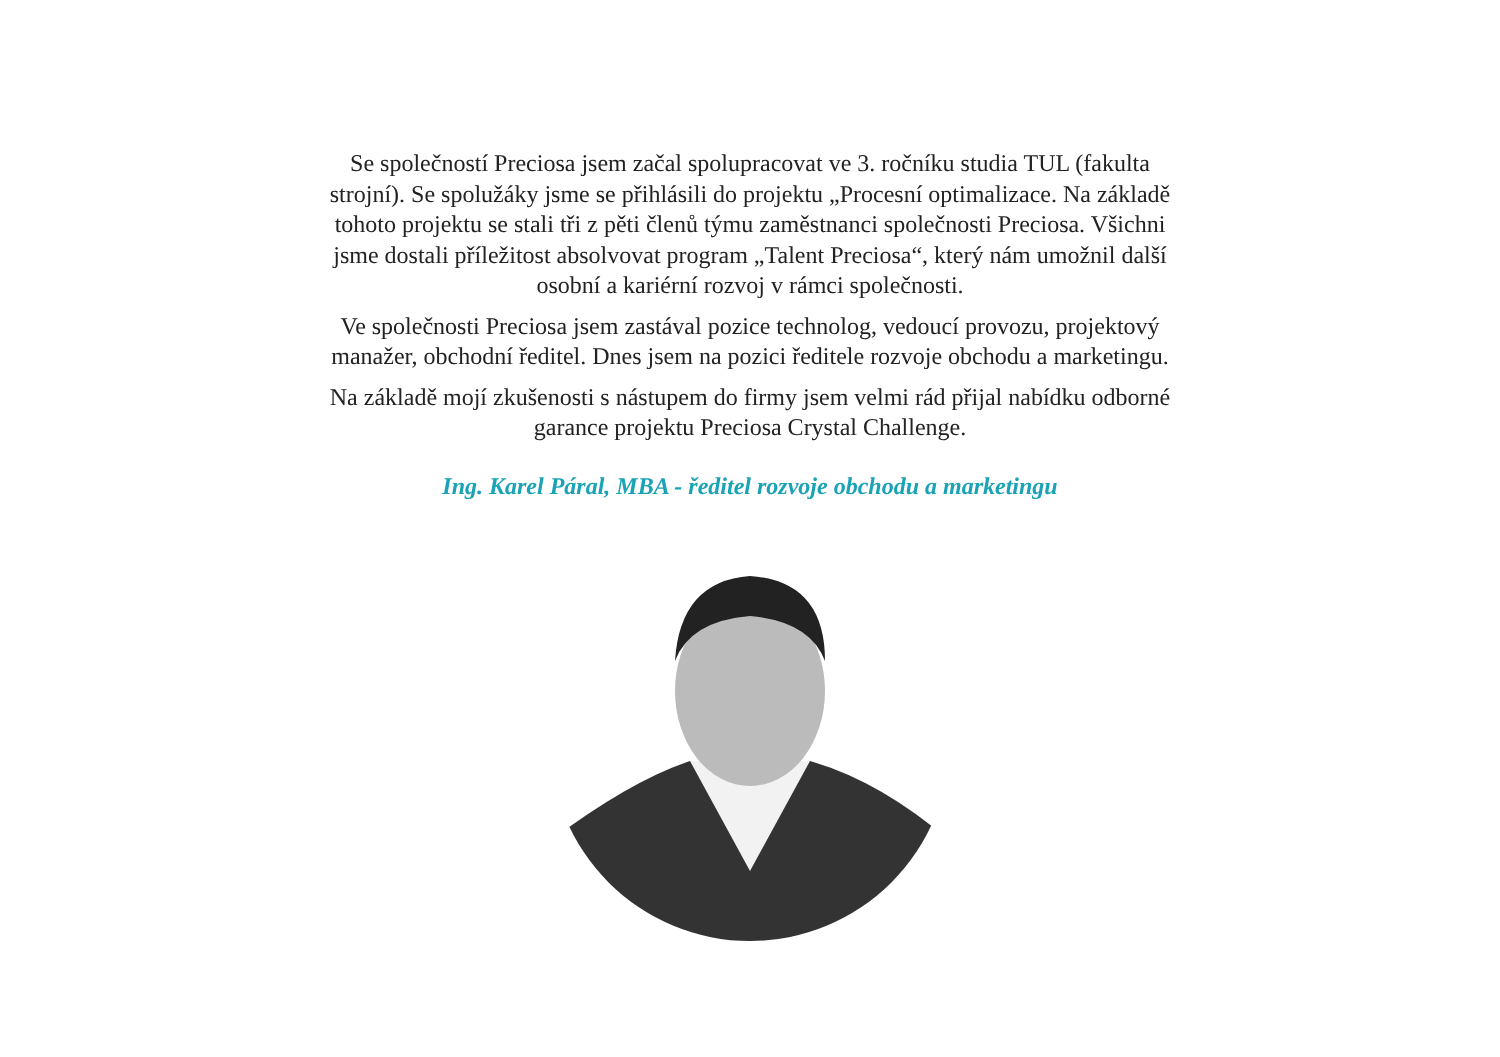Se společností Preciosa jsem začal spolupracovat ve 3. ročníku studia TUL (fakulta strojní). Se spolužáky jsme se přihlásili do projektu „Procesní optimalizace. Na základě tohoto projektu se stali tři z pěti členů týmu zaměstnanci společnosti Preciosa. Všichni jsme dostali příležitost absolvovat program „Talent Preciosa“, který nám umožnil další osobní a kariérní rozvoj v rámci společnosti.
Ve společnosti Preciosa jsem zastával pozice technolog, vedoucí provozu, projektový manažer, obchodní ředitel. Dnes jsem na pozici ředitele rozvoje obchodu a marketingu.
Na základě mojí zkušenosti s nástupem do firmy jsem velmi rád přijal nabídku odborné garance projektu Preciosa Crystal Challenge.
Ing. Karel Páral, MBA - ředitel rozvoje obchodu a marketingu